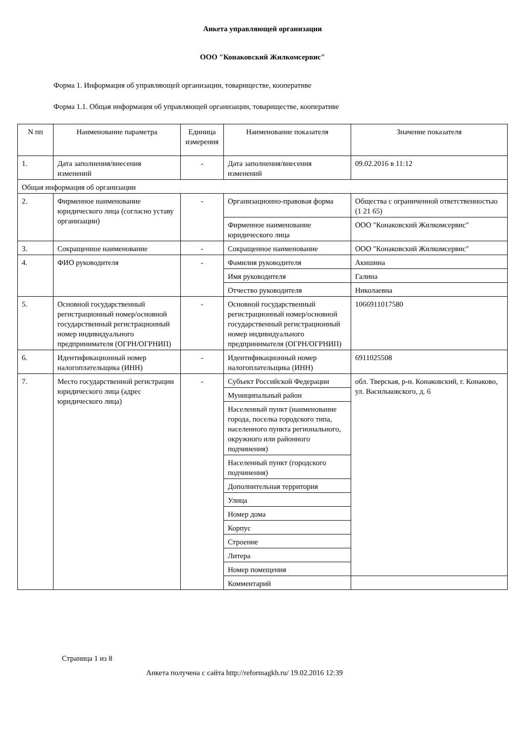Анкета управляющей организации
ООО "Конаковский Жилкомсервис"
Форма 1. Информация об управляющей организации, товариществе, кооперативе
Форма 1.1. Общая информация об управляющей организации, товариществе, кооперативе
| N пп | Наименование параметра | Единица измерения | Наименование показателя | Значение показателя |
| --- | --- | --- | --- | --- |
| 1. | Дата заполнения/внесения изменений | - | Дата заполнения/внесения изменений | 09.02.2016 в 11:12 |
| Общая информация об организации | | | | |
| 2. | Фирменное наименование юридического лица (согласно уставу организации) | - | Организационно-правовая форма | Общества с ограниченной ответственностью (1 21 65) |
| | | | Фирменное наименование юридического лица | ООО "Конаковский Жилкомсервис" |
| 3. | Сокращенное наименование | - | Сокращенное наименование | ООО "Конаковский Жилкомсервис" |
| 4. | ФИО руководителя | - | Фамилия руководителя | Акишина |
| | | | Имя руководителя | Галина |
| | | | Отчество руководителя | Николаевна |
| 5. | Основной государственный регистрационный номер/основной государственный регистрационный номер индивидуального предпринимателя (ОГРН/ОГРНИП) | - | Основной государственный регистрационный номер/основной государственный регистрационный номер индивидуального предпринимателя (ОГРН/ОГРНИП) | 1066911017580 |
| 6. | Идентификационный номер налогоплательщика (ИНН) | - | Идентификационный номер налогоплательщика (ИНН) | 6911025508 |
| 7. | Место государственной регистрации юридического лица (адрес юридического лица) | - | Субъект Российской Федерации | обл. Тверская, р-н. Конаковский, г. Конаково, ул. Васильковского, д. 6 |
| | | | Муниципальный район | |
| | | | Населенный пункт (наименование города, поселка городского типа, населенного пункта регионального, окружного или районного подчинения) | |
| | | | Населенный пункт (городского подчинения) | |
| | | | Дополнительная территория | |
| | | | Улица | |
| | | | Номер дома | |
| | | | Корпус | |
| | | | Строение | |
| | | | Литера | |
| | | | Номер помещения | |
| | | | Комментарий | |
Страница 1 из 8
Анкета получена с сайта http://reformagkh.ru/ 19.02.2016 12:39